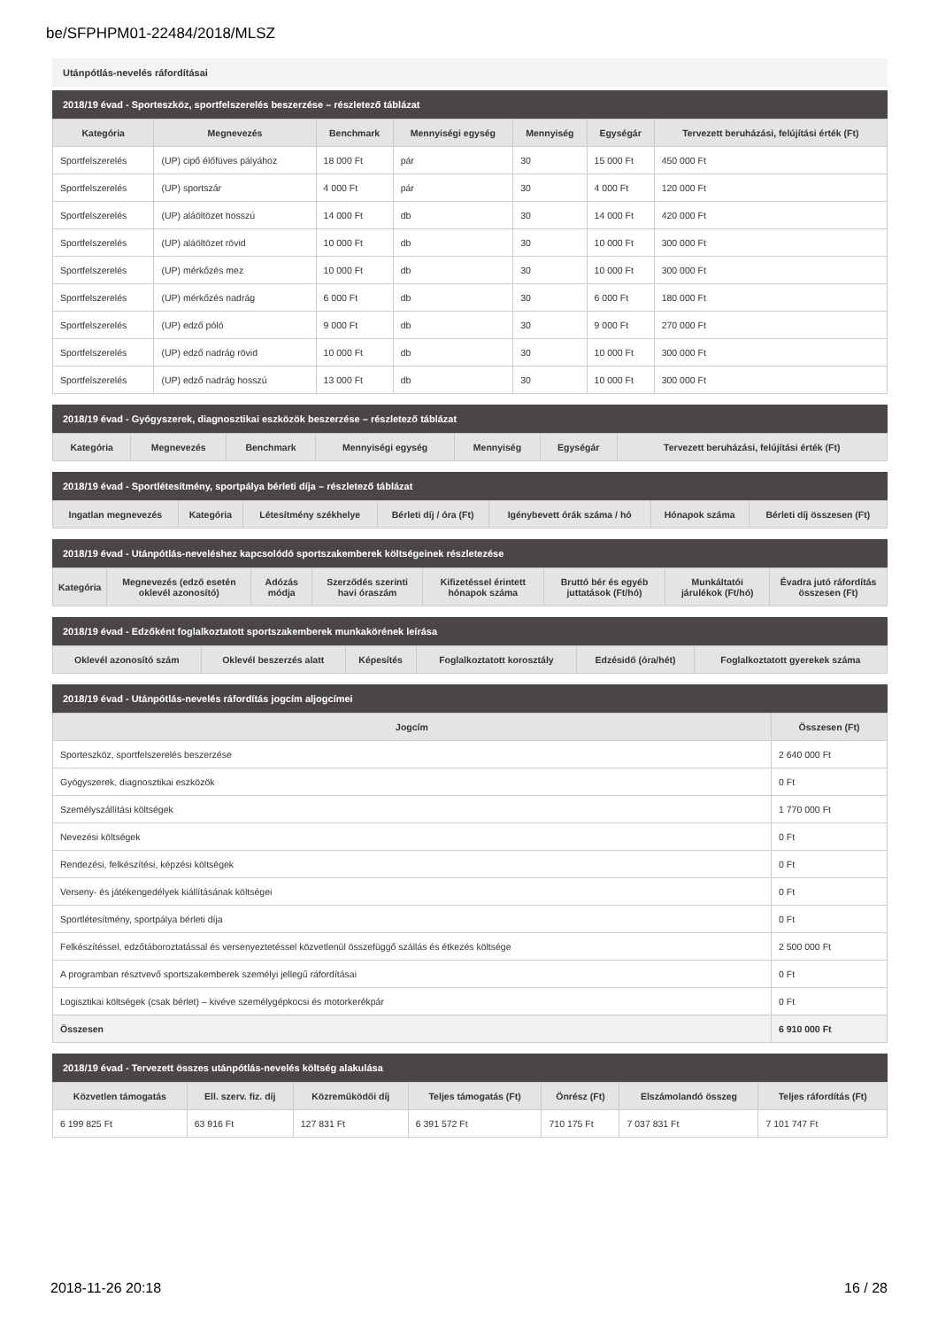be/SFPHPM01-22484/2018/MLSZ
Utánpótlás-nevelés ráfordításai
2018/19 évad - Sporteszköz, sportfelszerelés beszerzése – részletező táblázat
| Kategória | Megnevezés | Benchmark | Mennyiségi egység | Mennyiség | Egységár | Tervezett beruházási, felújítási érték (Ft) |
| --- | --- | --- | --- | --- | --- | --- |
| Sportfelszerelés | (UP) cipő élőfüves pályához | 18 000 Ft | pár | 30 | 15 000 Ft | 450 000 Ft |
| Sportfelszerelés | (UP) sportszár | 4 000 Ft | pár | 30 | 4 000 Ft | 120 000 Ft |
| Sportfelszerelés | (UP) aláöltözet hosszú | 14 000 Ft | db | 30 | 14 000 Ft | 420 000 Ft |
| Sportfelszerelés | (UP) aláöltözet rövid | 10 000 Ft | db | 30 | 10 000 Ft | 300 000 Ft |
| Sportfelszerelés | (UP) mérkőzés mez | 10 000 Ft | db | 30 | 10 000 Ft | 300 000 Ft |
| Sportfelszerelés | (UP) mérkőzés nadrág | 6 000 Ft | db | 30 | 6 000 Ft | 180 000 Ft |
| Sportfelszerelés | (UP) edző póló | 9 000 Ft | db | 30 | 9 000 Ft | 270 000 Ft |
| Sportfelszerelés | (UP) edző nadrág rövid | 10 000 Ft | db | 30 | 10 000 Ft | 300 000 Ft |
| Sportfelszerelés | (UP) edző nadrág hosszú | 13 000 Ft | db | 30 | 10 000 Ft | 300 000 Ft |
2018/19 évad - Gyógyszerek, diagnosztikai eszközök beszerzése – részletező táblázat
| Kategória | Megnevezés | Benchmark | Mennyiségi egység | Mennyiség | Egységár | Tervezett beruházási, felújítási érték (Ft) |
| --- | --- | --- | --- | --- | --- | --- |
2018/19 évad - Sportlétesítmény, sportpálya bérleti díja – részletező táblázat
| Ingatlan megnevezés | Kategória | Létesítmény székhelye | Bérleti díj / óra (Ft) | Igénybevett órák száma / hó | Hónapok száma | Bérleti díj összesen (Ft) |
| --- | --- | --- | --- | --- | --- | --- |
2018/19 évad - Utánpótlás-neveléshez kapcsolódó sportszakemberek költségeinek részletezése
| Kategória | Megnevezés (edző esetén oklevél azonosító) | Adózás módja | Szerződés szerinti havi óraszám | Kifizetéssel érintett hónapok száma | Bruttó bér és egyéb juttatások (Ft/hó) | Munkáltatói járulékok (Ft/hó) | Évadra jutó ráfordítás összesen (Ft) |
| --- | --- | --- | --- | --- | --- | --- | --- |
2018/19 évad - Edzőként foglalkoztatott sportszakemberek munkakörének leírása
| Oklevél azonosító szám | Oklevél beszerzés alatt | Képesítés | Foglalkoztatott korosztály | Edzésidő (óra/hét) | Foglalkoztatott gyerekek száma |
| --- | --- | --- | --- | --- | --- |
2018/19 évad - Utánpótlás-nevelés ráfordítás jogcím aljogcímei
| Jogcím | Összesen (Ft) |
| --- | --- |
| Sporteszköz, sportfelszerelés beszerzése | 2 640 000 Ft |
| Gyógyszerek, diagnosztikai eszközök | 0 Ft |
| Személyszállítási költségek | 1 770 000 Ft |
| Nevezési költségek | 0 Ft |
| Rendezési, felkészítési, képzési költségek | 0 Ft |
| Verseny- és játékengedélyek kiállításának költségei | 0 Ft |
| Sportlétesítmény, sportpálya bérleti díja | 0 Ft |
| Felkészítéssel, edzőtáboroztatással és versenyeztetéssel közvetlenül összefüggő szállás és étkezés költsége | 2 500 000 Ft |
| A programban résztvevő sportszakemberek személyi jellegű ráfordításai | 0 Ft |
| Logisztikai költségek (csak bérlet) – kivéve személygépkocsi és motorkerékpár | 0 Ft |
| Összesen | 6 910 000 Ft |
2018/19 évad - Tervezett összes utánpótlás-nevelés költség alakulása
| Közvetlen támogatás | Ell. szerv. fiz. díj | Közreműködői díj | Teljes támogatás (Ft) | Önrész (Ft) | Elszámolandó összeg | Teljes ráfordítás (Ft) |
| --- | --- | --- | --- | --- | --- | --- |
| 6 199 825 Ft | 63 916 Ft | 127 831 Ft | 6 391 572 Ft | 710 175 Ft | 7 037 831 Ft | 7 101 747 Ft |
2018-11-26 20:18 16 / 28